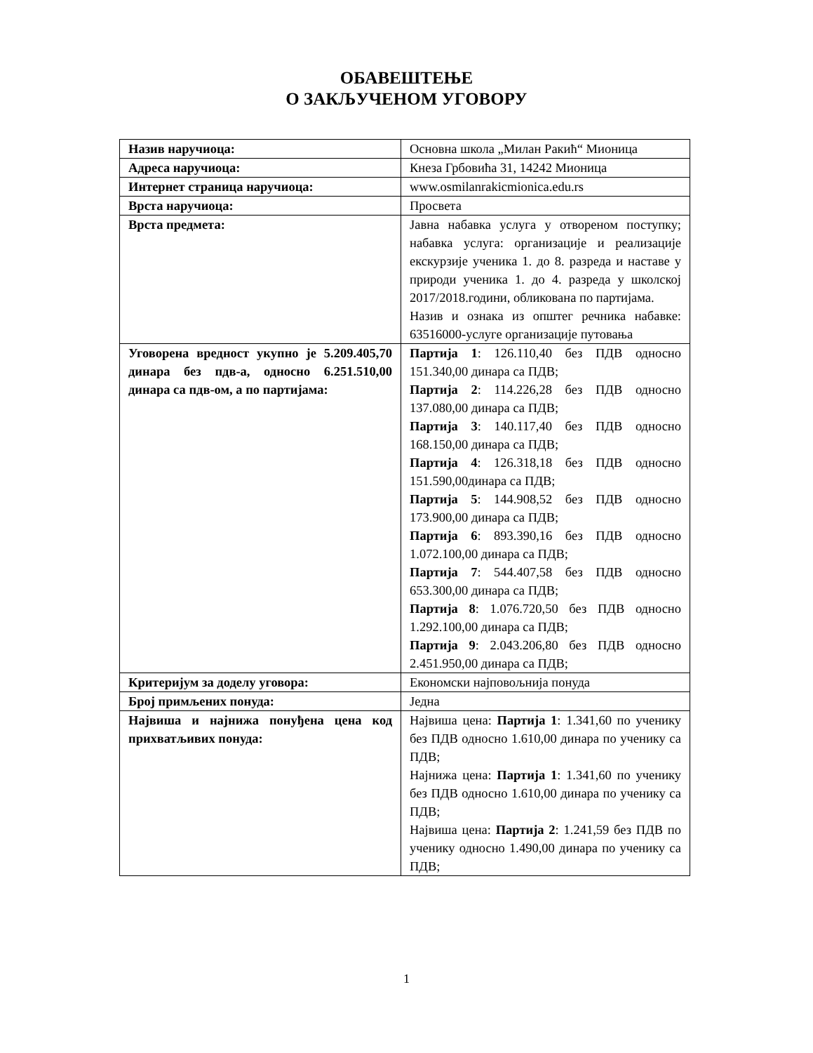ОБАВЕШТЕЊЕ
О ЗАКЉУЧЕНОМ УГОВОРУ
| Назив наручиоца: | Основна школа „Милан Ракић“ Мионица |
| Адреса наручиоца: | Кнеза Грбовића 31, 14242 Мионица |
| Интернет страница наручиоца: | www.osmilanrakicmionica.edu.rs |
| Врста наручиоца: | Просвета |
| Врста предмета: | Јавна набавка услуга у отвореном поступку; набавка услуга: организације и реализације екскурзије ученика 1. до 8. разреда и наставе у природи ученика 1. до 4. разреда у школској 2017/2018.години, обликована по партијама. Назив и ознака из општег речника набавке: 63516000-услуге организације путовања |
| Уговорена вредност укупно је 5.209.405,70 динара без пдв-а, односно 6.251.510,00 динара са пдв-ом, а по партијама: | Партија 1 : 126.110,40 без ПДВ односно 151.340,00 динара са ПДВ; Партија 2 : 114.226,28 без ПДВ односно 137.080,00 динара са ПДВ; Партија 3 : 140.117,40 без ПДВ односно 168.150,00 динара са ПДВ; Партија 4 : 126.318,18 без ПДВ односно 151.590,00динара са ПДВ; Партија 5 : 144.908,52 без ПДВ односно 173.900,00 динара са ПДВ; Партија 6 : 893.390,16 без ПДВ односно 1.072.100,00 динара са ПДВ; Партија 7 : 544.407,58 без ПДВ односно 653.300,00 динара са ПДВ; Партија 8 : 1.076.720,50 без ПДВ односно 1.292.100,00 динара са ПДВ; Партија 9 : 2.043.206,80 без ПДВ односно 2.451.950,00 динара са ПДВ; |
| Критеријум за доделу уговора: | Економски најповољнија понуда |
| Број примљених понуда: | Једна |
| Највиша и најнижа понуђена цена код прихватљивих понуда: | Највиша цена: Партија 1 : 1.341,60 по ученику без ПДВ односно 1.610,00 динара по ученику са ПДВ; Најнижа цена: Партија 1 : 1.341,60 по ученику без ПДВ односно 1.610,00 динара по ученику са ПДВ; Највиша цена: Партија 2 : 1.241,59 без ПДВ по ученику односно 1.490,00 динара по ученику са ПДВ; |
1